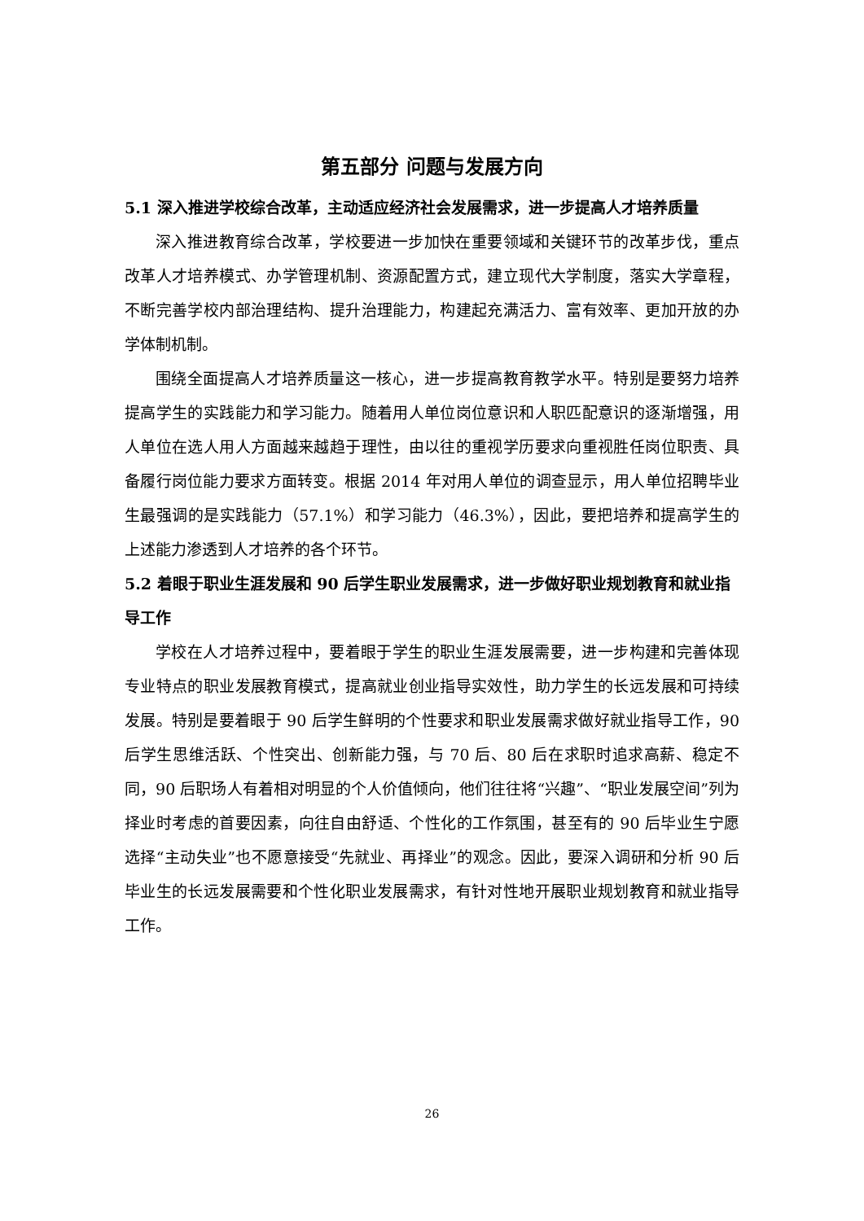第五部分 问题与发展方向
5.1 深入推进学校综合改革，主动适应经济社会发展需求，进一步提高人才培养质量
深入推进教育综合改革，学校要进一步加快在重要领域和关键环节的改革步伐，重点改革人才培养模式、办学管理机制、资源配置方式，建立现代大学制度，落实大学章程，不断完善学校内部治理结构、提升治理能力，构建起充满活力、富有效率、更加开放的办学体制机制。
围绕全面提高人才培养质量这一核心，进一步提高教育教学水平。特别是要努力培养提高学生的实践能力和学习能力。随着用人单位岗位意识和人职匹配意识的逐渐增强，用人单位在选人用人方面越来越趋于理性，由以往的重视学历要求向重视胜任岗位职责、具备履行岗位能力要求方面转变。根据 2014 年对用人单位的调查显示，用人单位招聘毕业生最强调的是实践能力（57.1%）和学习能力（46.3%），因此，要把培养和提高学生的上述能力渗透到人才培养的各个环节。
5.2 着眼于职业生涯发展和 90 后学生职业发展需求，进一步做好职业规划教育和就业指导工作
学校在人才培养过程中，要着眼于学生的职业生涯发展需要，进一步构建和完善体现专业特点的职业发展教育模式，提高就业创业指导实效性，助力学生的长远发展和可持续发展。特别是要着眼于 90 后学生鲜明的个性要求和职业发展需求做好就业指导工作，90 后学生思维活跃、个性突出、创新能力强，与 70 后、80 后在求职时追求高薪、稳定不同，90 后职场人有着相对明显的个人价值倾向，他们往往将“兴趣”、“职业发展空间”列为择业时考虑的首要因素，向往自由舒适、个性化的工作氛围，甚至有的 90 后毕业生宁愿选择“主动失业”也不愿意接受“先就业、再择业”的观念。因此，要深入调研和分析 90 后毕业生的长远发展需要和个性化职业发展需求，有针对性地开展职业规划教育和就业指导工作。
26